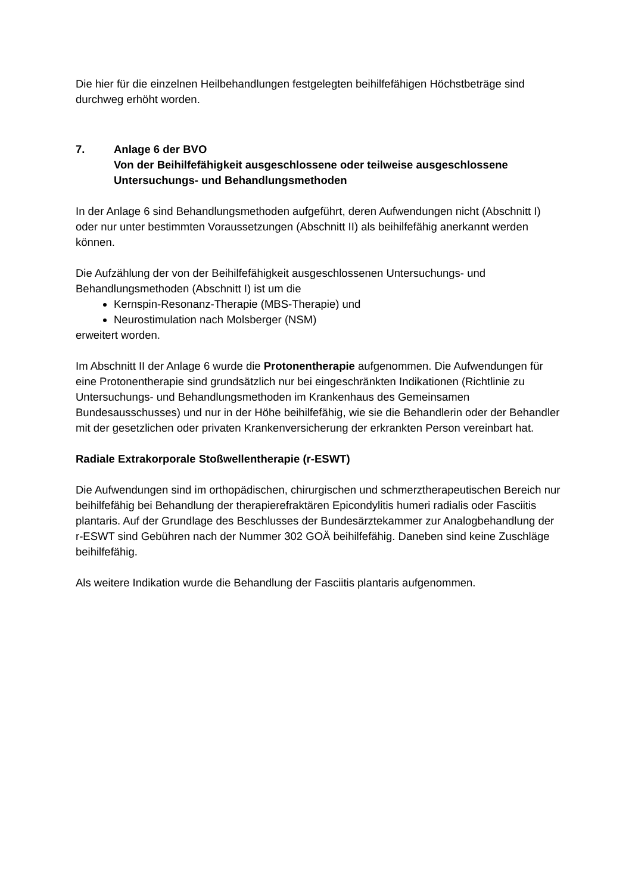Die hier für die einzelnen Heilbehandlungen festgelegten beihilfefähigen Höchstbeträge sind durchweg erhöht worden.
7. Anlage 6 der BVO
Von der Beihilfefähigkeit ausgeschlossene oder teilweise ausgeschlossene Untersuchungs- und Behandlungsmethoden
In der Anlage 6 sind Behandlungsmethoden aufgeführt, deren Aufwendungen nicht (Abschnitt I) oder nur unter bestimmten Voraussetzungen (Abschnitt II) als beihilfefähig anerkannt werden können.
Die Aufzählung der von der Beihilfefähigkeit ausgeschlossenen Untersuchungs- und Behandlungsmethoden (Abschnitt I) ist um die
Kernspin-Resonanz-Therapie (MBS-Therapie) und
Neurostimulation nach Molsberger (NSM)
erweitert worden.
Im Abschnitt II der Anlage 6 wurde die Protonentherapie aufgenommen. Die Aufwendungen für eine Protonentherapie sind grundsätzlich nur bei eingeschränkten Indikationen (Richtlinie zu Untersuchungs- und Behandlungsmethoden im Krankenhaus des Gemeinsamen Bundesausschusses) und nur in der Höhe beihilfefähig, wie sie die Behandlerin oder der Behandler mit der gesetzlichen oder privaten Krankenversicherung der erkrankten Person vereinbart hat.
Radiale Extrakorporale Stoßwellentherapie (r-ESWT)
Die Aufwendungen sind im orthopädischen, chirurgischen und schmerztherapeutischen Bereich nur beihilfefähig bei Behandlung der therapierefraktären Epicondylitis humeri radialis oder Fasciitis plantaris. Auf der Grundlage des Beschlusses der Bundesärztekammer zur Analogbehandlung der r-ESWT sind Gebühren nach der Nummer 302 GOÄ beihilfefähig. Daneben sind keine Zuschläge beihilfefähig.
Als weitere Indikation wurde die Behandlung der Fasciitis plantaris aufgenommen.